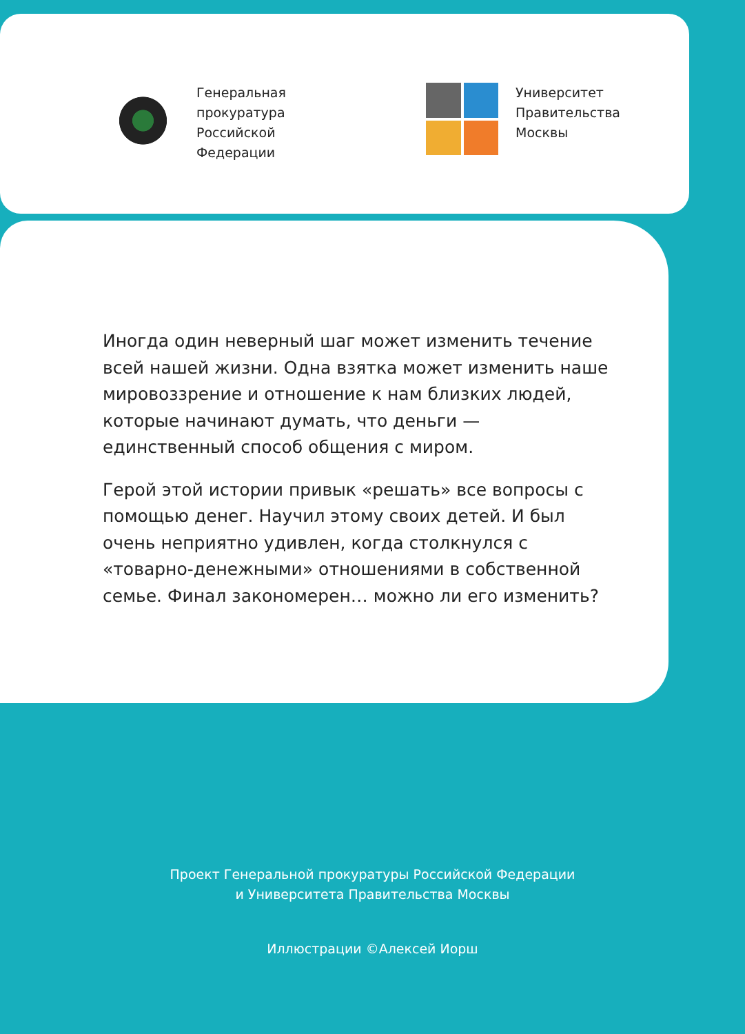Генеральная
прокуратура
Российской
Федерации
Университет
Правительства
Москвы
Иногда один неверный шаг может изменить течение всей нашей жизни. Одна взятка может изменить наше мировоззрение и отношение к нам близких людей, которые начинают думать, что деньги — единственный способ общения с миром.
Герой этой истории привык «решать» все вопросы с помощью денег. Научил этому своих детей. И был очень неприятно удивлен, когда столкнулся с «товарно-денежными» отношениями в собственной семье. Финал закономерен… можно ли его изменить?
Проект Генеральной прокуратуры Российской Федерации
и Университета Правительства Москвы
Иллюстрации ©Алексей Иорш